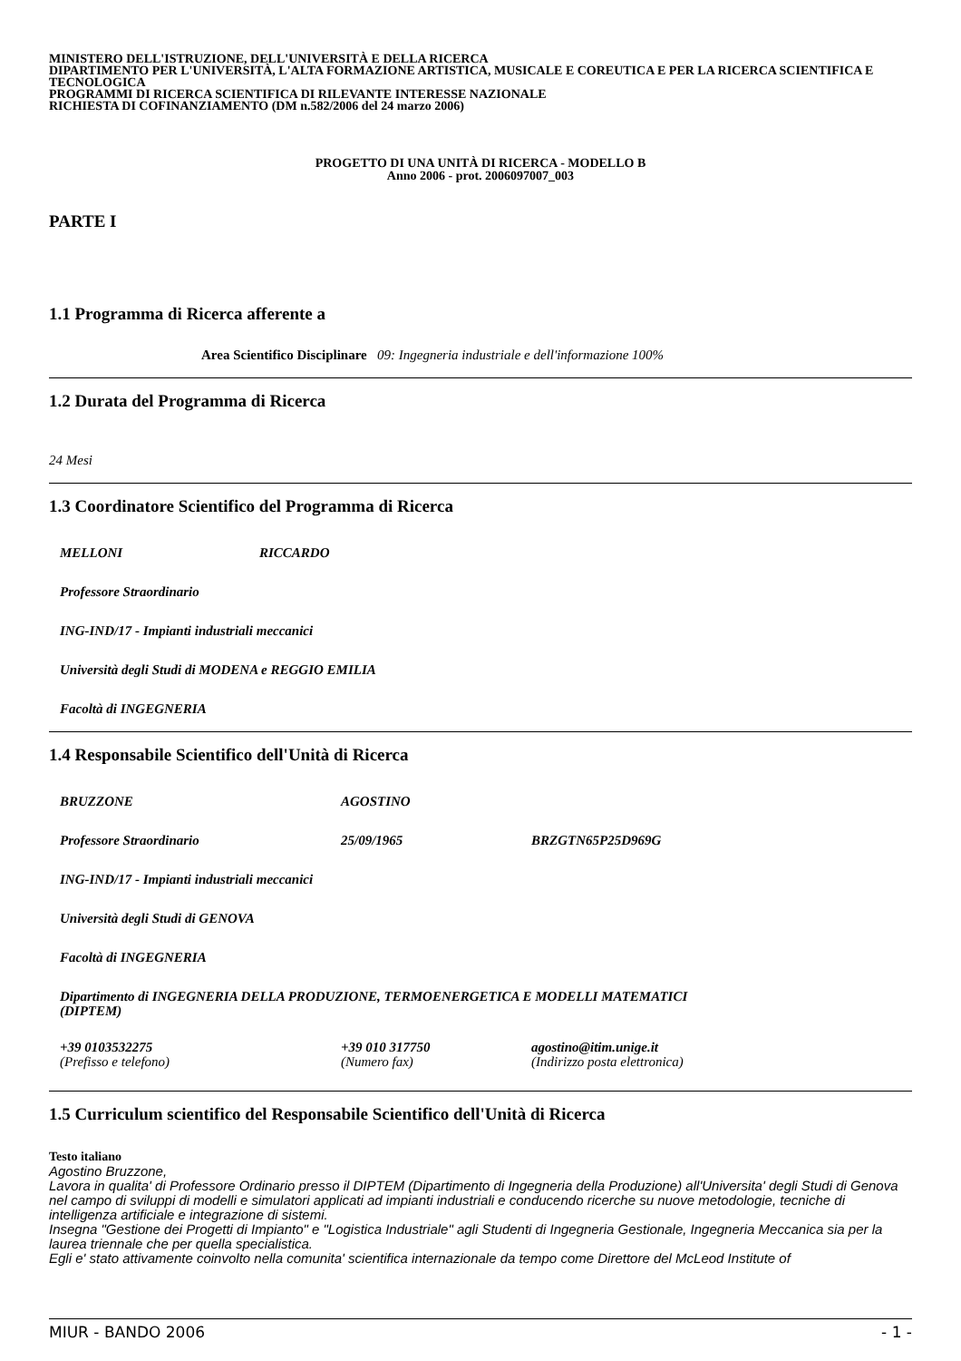MINISTERO DELL'ISTRUZIONE, DELL'UNIVERSITÀ E DELLA RICERCA
DIPARTIMENTO PER L'UNIVERSITÀ, L'ALTA FORMAZIONE ARTISTICA, MUSICALE E COREUTICA E PER LA RICERCA SCIENTIFICA E TECNOLOGICA
PROGRAMMI DI RICERCA SCIENTIFICA DI RILEVANTE INTERESSE NAZIONALE
RICHIESTA DI COFINANZIAMENTO (DM n.582/2006 del 24 marzo 2006)
PROGETTO DI UNA UNITÀ DI RICERCA - MODELLO B
Anno 2006 - prot. 2006097007_003
PARTE I
1.1 Programma di Ricerca afferente a
Area Scientifico Disciplinare 09: Ingegneria industriale e dell'informazione 100%
1.2 Durata del Programma di Ricerca
24 Mesi
1.3 Coordinatore Scientifico del Programma di Ricerca
MELLONI RICCARDO
Professore Straordinario
ING-IND/17 - Impianti industriali meccanici
Università degli Studi di MODENA e REGGIO EMILIA
Facoltà di INGEGNERIA
1.4 Responsabile Scientifico dell'Unità di Ricerca
BRUZZONE AGOSTINO
Professore Straordinario 25/09/1965 BRZGTN65P25D969G
ING-IND/17 - Impianti industriali meccanici
Università degli Studi di GENOVA
Facoltà di INGEGNERIA
Dipartimento di INGEGNERIA DELLA PRODUZIONE, TERMOENERGETICA E MODELLI MATEMATICI
(DIPTEM)
+39 0103532275
(Prefisso e telefono) +39 010 317750
(Numero fax) agostino@itim.unige.it
(Indirizzo posta elettronica)
1.5 Curriculum scientifico del Responsabile Scientifico dell'Unità di Ricerca
Testo italiano
Agostino Bruzzone,
Lavora in qualita' di Professore Ordinario presso il DIPTEM (Dipartimento di Ingegneria della Produzione) all'Universita' degli Studi di Genova nel campo di sviluppi di modelli e simulatori applicati ad impianti industriali e conducendo ricerche su nuove metodologie, tecniche di intelligenza artificiale e integrazione di sistemi.
Insegna "Gestione dei Progetti di Impianto" e "Logistica Industriale" agli Studenti di Ingegneria Gestionale, Ingegneria Meccanica sia per la laurea triennale che per quella specialistica.
Egli e' stato attivamente coinvolto nella comunita' scientifica internazionale da tempo come Direttore del McLeod Institute of
MIUR - BANDO 2006 - 1 -